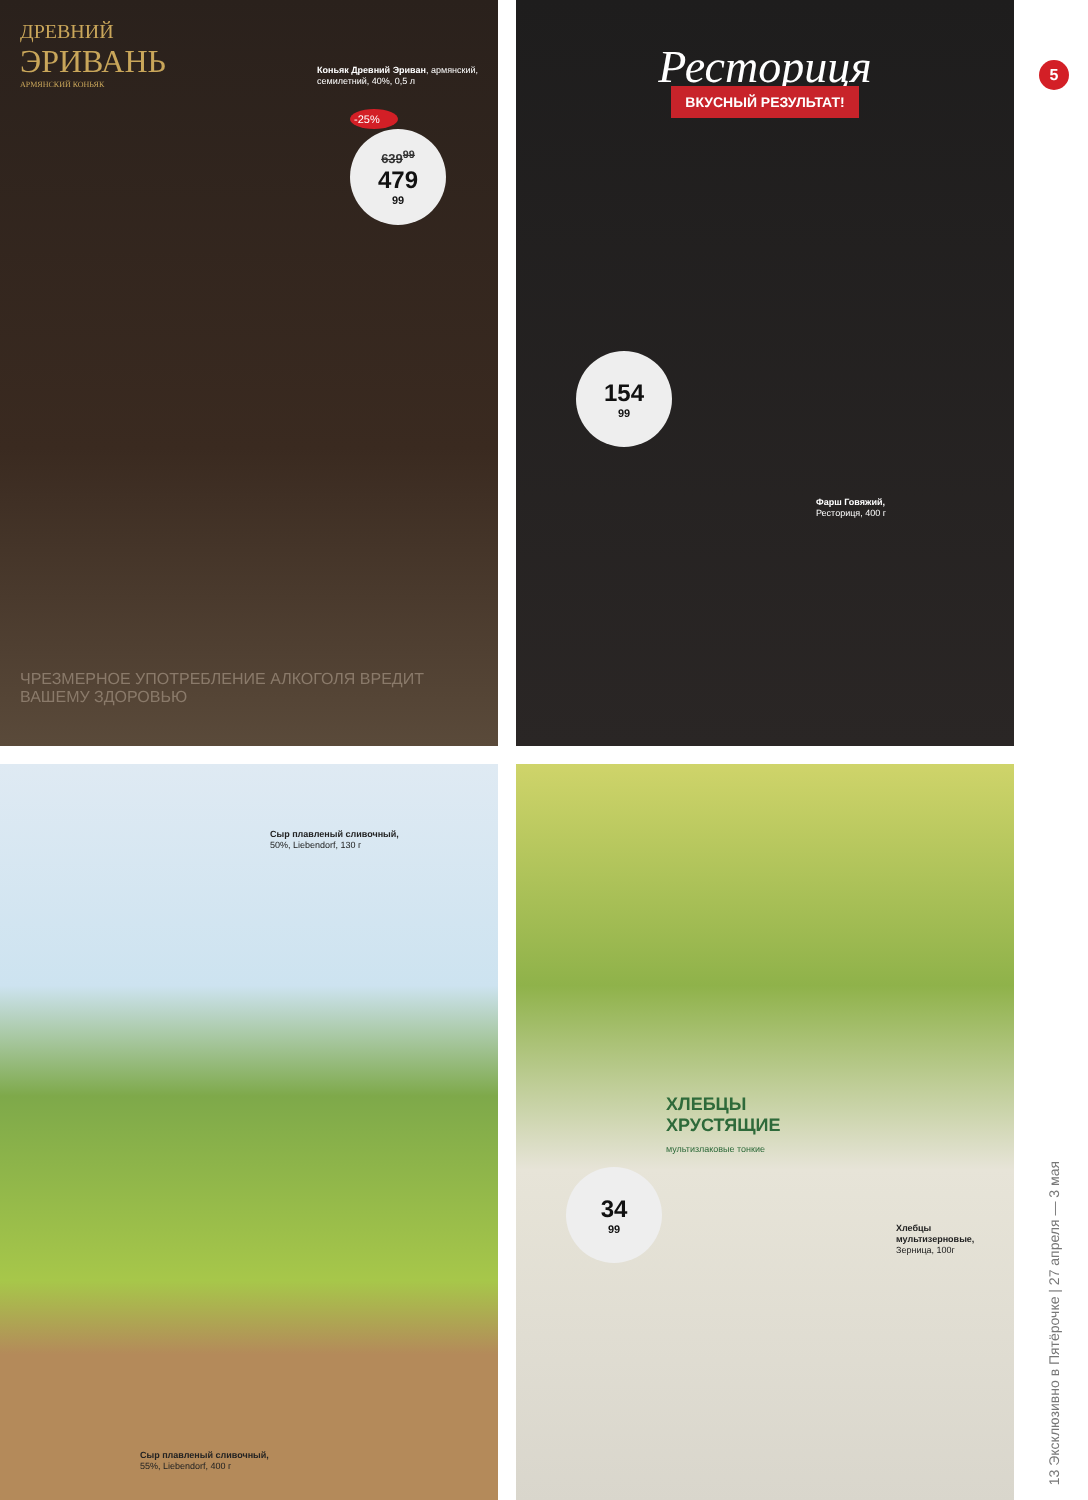ДРЕВНИЙ
ЭРИВАНЬ
АРМЯНСКИЙ КОНЬЯК
Коньяк Древний Эриван, армянский,
семилетний, 40%, 0,5 л
-25%
639<sup>99</sup>
479<sup>99</sup>
ЧРЕЗМЕРНОЕ УПОТРЕБЛЕНИЕ АЛКОГОЛЯ ВРЕДИТ ВАШЕМУ ЗДОРОВЬЮ
Ресториця
ВКУСНЫЙ РЕЗУЛЬТАТ!
154<sup>99</sup>
Фарш Говяжий,
Ресториця, 400 г
Сыр плавленый сливочный,
50%, Liebendorf, 130 г
Сыр плавленый сливочный,
55%, Liebendorf, 400 г
ХЛЕБЦЫ
ХРУСТЯЩИЕ
мультизлаковые тонкие
34<sup>99</sup>
Хлебцы
мультизерновые,
Зерница, 100г
5
13 Эксклюзивно в Пятёрочке | 27 апреля — 3 мая